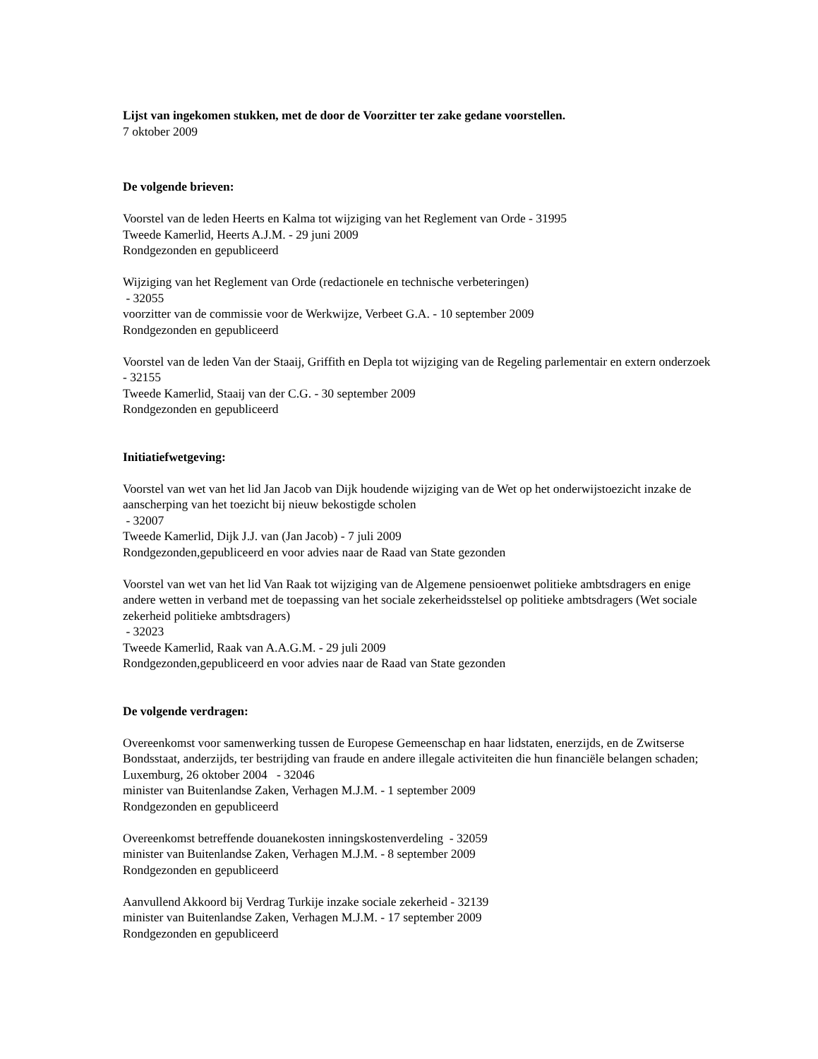Lijst van ingekomen stukken, met de door de Voorzitter ter zake gedane voorstellen.
7 oktober 2009
De volgende brieven:
Voorstel van de leden Heerts en Kalma tot wijziging van het Reglement van Orde - 31995
Tweede Kamerlid, Heerts A.J.M. - 29 juni 2009
Rondgezonden en gepubliceerd
Wijziging van het Reglement van Orde (redactionele en technische verbeteringen)
- 32055
voorzitter van de commissie voor de Werkwijze, Verbeet G.A. - 10 september 2009
Rondgezonden en gepubliceerd
Voorstel van de leden Van der Staaij, Griffith en Depla tot wijziging van de Regeling parlementair en extern onderzoek - 32155
Tweede Kamerlid, Staaij van der C.G. - 30 september 2009
Rondgezonden en gepubliceerd
Initiatiefwetgeving:
Voorstel van wet van het lid Jan Jacob van Dijk houdende wijziging van de Wet op het onderwijstoezicht inzake de aanscherping van het toezicht bij nieuw bekostigde scholen
- 32007
Tweede Kamerlid, Dijk J.J. van (Jan Jacob) - 7 juli 2009
Rondgezonden,gepubliceerd en voor advies naar de Raad van State gezonden
Voorstel van wet van het lid Van Raak tot wijziging van de Algemene pensioenwet politieke ambtsdragers en enige andere wetten in verband met de toepassing van het sociale zekerheidsstelsel op politieke ambtsdragers (Wet sociale zekerheid politieke ambtsdragers)
- 32023
Tweede Kamerlid, Raak van A.A.G.M. - 29 juli 2009
Rondgezonden,gepubliceerd en voor advies naar de Raad van State gezonden
De volgende verdragen:
Overeenkomst voor samenwerking tussen de Europese Gemeenschap en haar lidstaten, enerzijds, en de Zwitserse Bondsstaat, anderzijds, ter bestrijding van fraude en andere illegale activiteiten die hun financiële belangen schaden; Luxemburg, 26 oktober 2004 - 32046
minister van Buitenlandse Zaken, Verhagen M.J.M. - 1 september 2009
Rondgezonden en gepubliceerd
Overeenkomst betreffende douanekosten inningskostenverdeling - 32059
minister van Buitenlandse Zaken, Verhagen M.J.M. - 8 september 2009
Rondgezonden en gepubliceerd
Aanvullend Akkoord bij Verdrag Turkije inzake sociale zekerheid - 32139
minister van Buitenlandse Zaken, Verhagen M.J.M. - 17 september 2009
Rondgezonden en gepubliceerd